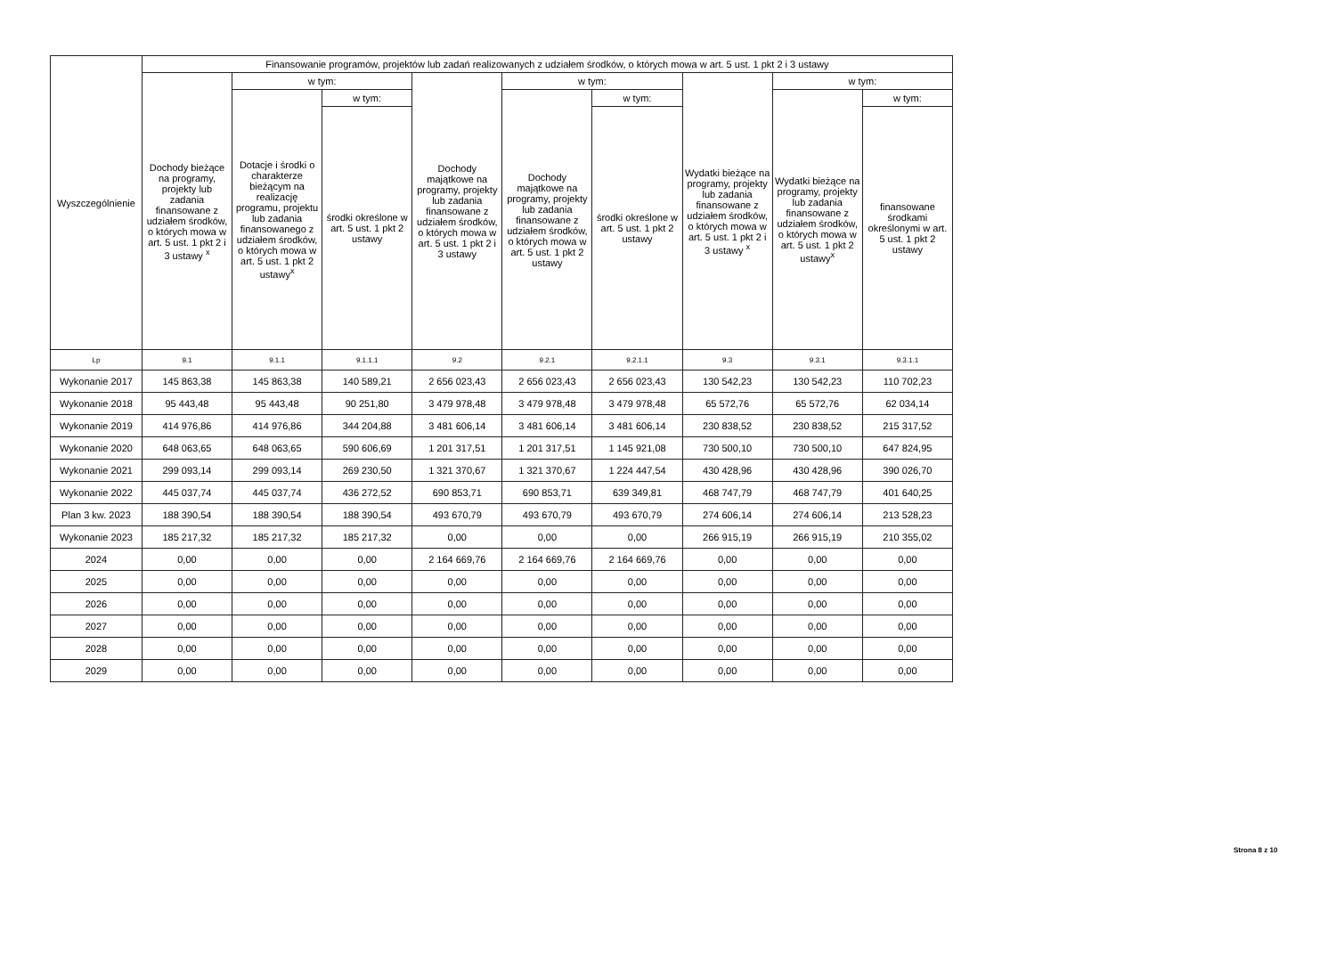| Wyszczególnienie | Finansowanie programów, projektów lub zadań realizowanych z udziałem środków, o których mowa w art. 5 ust. 1 pkt 2 i 3 ustawy | | | | | | | | |
| --- | --- | --- | --- | --- | --- | --- | --- | --- | --- |
| | Dochody bieżące na programy, projekty lub zadania finansowane z udziałem środków, o których mowa w art. 5 ust. 1 pkt 2 i 3 ustawy <sup>x</sup> | w tym: | | Dochody majątkowe na programy, projekty lub zadania finansowane z udziałem środków, o których mowa w art. 5 ust. 1 pkt 2 i 3 ustawy | w tym: | | Wydatki bieżące na programy, projekty lub zadania finansowane z udziałem środków, o których mowa w art. 5 ust. 1 pkt 2 i 3 ustawy <sup>x</sup> | w tym: | |
| | | Dotacje i środki o charakterze bieżącym na realizację programu, projektu lub zadania finansowanego z udziałem środków, o których mowa w art. 5 ust. 1 pkt 2 ustawy<sup>x</sup> | w tym: | | Dochody majątkowe na programy, projekty lub zadania finansowane z udziałem środków, o których mowa w art. 5 ust. 1 pkt 2 ustawy | w tym: | | Wydatki bieżące na programy, projekty lub zadania finansowane z udziałem środków, o których mowa w art. 5 ust. 1 pkt 2 ustawy<sup>x</sup> | w tym: |
| | | | środki określone w art. 5 ust. 1 pkt 2 ustawy | | | środki określone w art. 5 ust. 1 pkt 2 ustawy | | | finansowane środkami określonymi w art. 5 ust. 1 pkt 2 ustawy |
| Lp | 9.1 | 9.1.1 | 9.1.1.1 | 9.2 | 9.2.1 | 9.2.1.1 | 9.3 | 9.3.1 | 9.3.1.1 |
| Wykonanie 2017 | 145 863,38 | 145 863,38 | 140 589,21 | 2 656 023,43 | 2 656 023,43 | 2 656 023,43 | 130 542,23 | 130 542,23 | 110 702,23 |
| Wykonanie 2018 | 95 443,48 | 95 443,48 | 90 251,80 | 3 479 978,48 | 3 479 978,48 | 3 479 978,48 | 65 572,76 | 65 572,76 | 62 034,14 |
| Wykonanie 2019 | 414 976,86 | 414 976,86 | 344 204,88 | 3 481 606,14 | 3 481 606,14 | 3 481 606,14 | 230 838,52 | 230 838,52 | 215 317,52 |
| Wykonanie 2020 | 648 063,65 | 648 063,65 | 590 606,69 | 1 201 317,51 | 1 201 317,51 | 1 145 921,08 | 730 500,10 | 730 500,10 | 647 824,95 |
| Wykonanie 2021 | 299 093,14 | 299 093,14 | 269 230,50 | 1 321 370,67 | 1 321 370,67 | 1 224 447,54 | 430 428,96 | 430 428,96 | 390 026,70 |
| Wykonanie 2022 | 445 037,74 | 445 037,74 | 436 272,52 | 690 853,71 | 690 853,71 | 639 349,81 | 468 747,79 | 468 747,79 | 401 640,25 |
| Plan 3 kw. 2023 | 188 390,54 | 188 390,54 | 188 390,54 | 493 670,79 | 493 670,79 | 493 670,79 | 274 606,14 | 274 606,14 | 213 528,23 |
| Wykonanie 2023 | 185 217,32 | 185 217,32 | 185 217,32 | 0,00 | 0,00 | 0,00 | 266 915,19 | 266 915,19 | 210 355,02 |
| 2024 | 0,00 | 0,00 | 0,00 | 2 164 669,76 | 2 164 669,76 | 2 164 669,76 | 0,00 | 0,00 | 0,00 |
| 2025 | 0,00 | 0,00 | 0,00 | 0,00 | 0,00 | 0,00 | 0,00 | 0,00 | 0,00 |
| 2026 | 0,00 | 0,00 | 0,00 | 0,00 | 0,00 | 0,00 | 0,00 | 0,00 | 0,00 |
| 2027 | 0,00 | 0,00 | 0,00 | 0,00 | 0,00 | 0,00 | 0,00 | 0,00 | 0,00 |
| 2028 | 0,00 | 0,00 | 0,00 | 0,00 | 0,00 | 0,00 | 0,00 | 0,00 | 0,00 |
| 2029 | 0,00 | 0,00 | 0,00 | 0,00 | 0,00 | 0,00 | 0,00 | 0,00 | 0,00 |
Strona 8 z 10